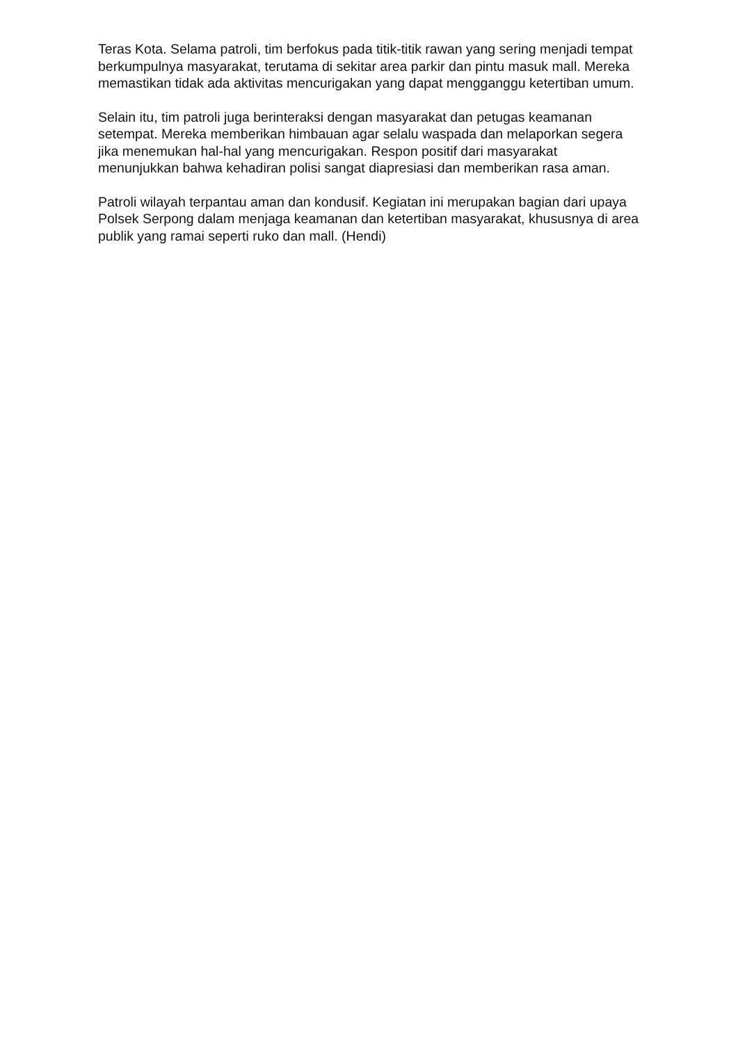Teras Kota. Selama patroli, tim berfokus pada titik-titik rawan yang sering menjadi tempat berkumpulnya masyarakat, terutama di sekitar area parkir dan pintu masuk mall. Mereka memastikan tidak ada aktivitas mencurigakan yang dapat mengganggu ketertiban umum.
Selain itu, tim patroli juga berinteraksi dengan masyarakat dan petugas keamanan setempat. Mereka memberikan himbauan agar selalu waspada dan melaporkan segera jika menemukan hal-hal yang mencurigakan. Respon positif dari masyarakat menunjukkan bahwa kehadiran polisi sangat diapresiasi dan memberikan rasa aman.
Patroli wilayah terpantau aman dan kondusif. Kegiatan ini merupakan bagian dari upaya Polsek Serpong dalam menjaga keamanan dan ketertiban masyarakat, khususnya di area publik yang ramai seperti ruko dan mall. (Hendi)